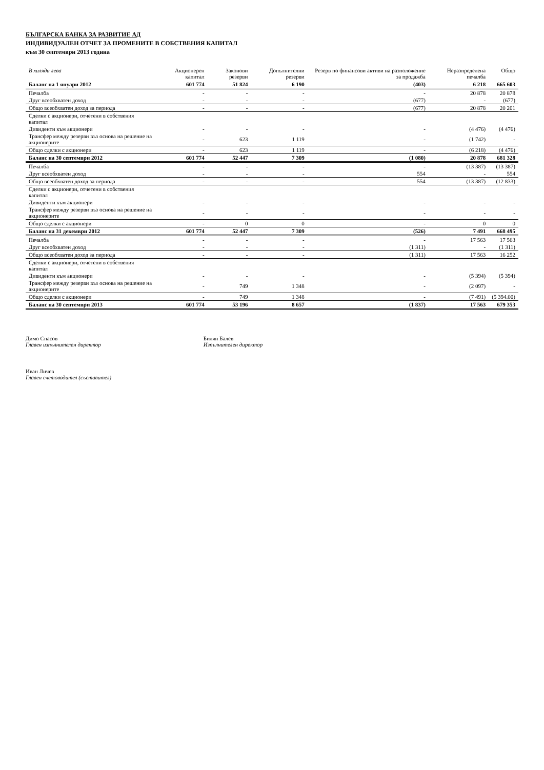БЪЛГАРСКА БАНКА ЗА РАЗВИТИЕ АД
ИНДИВИДУАЛЕН ОТЧЕТ ЗА ПРОМЕНИТЕ В СОБСТВЕНИЯ КАПИТАЛ
към 30 септември 2013 година
| В хиляди лева | Акционерен капитал | Законови резерви | Допълнителни резерви | Резерв по финансови активи на разположение за продажба | Неразпределена печалба | Общо |
| --- | --- | --- | --- | --- | --- | --- |
| Баланс на 1 януари 2012 | 601 774 | 51 824 | 6 190 | (403) | 6 218 | 665 603 |
| Печалба | - | - | - | - | 20 878 | 20 878 |
| Друг всеобхватен доход | - | - | - | (677) | - | (677) |
| Общо всеобхватен доход за периода | - | - | - | (677) | 20 878 | 20 201 |
| Сделки с акционери, отчетени в собствения капитал | | | | | | |
| Дивиденти към акционери | - | - | - | - | (4 476) | (4 476) |
| Трансфер между резерви въз основа на решение на акционерите | - | 623 | 1 119 | - | (1 742) | - |
| Общо сделки с акционери | - | 623 | 1 119 | - | (6 218) | (4 476) |
| Баланс на 30 септември 2012 | 601 774 | 52 447 | 7 309 | (1 080) | 20 878 | 681 328 |
| Печалба | - | - | - | - | (13 387) | (13 387) |
| Друг всеобхватен доход | - | - | - | 554 | - | 554 |
| Общо всеобхватен доход за периода | - | - | - | 554 | (13 387) | (12 833) |
| Сделки с акционери, отчетени в собствения капитал | | | | | | |
| Дивиденти към акционери | - | - | - | - | - | - |
| Трансфер между резерви въз основа на решение на акционерите | - | - | - | - | - | - |
| Общо сделки с акционери | - | 0 | 0 | - | 0 | 0 |
| Баланс на 31 декември 2012 | 601 774 | 52 447 | 7 309 | (526) | 7 491 | 668 495 |
| Печалба | - | - | - | - | 17 563 | 17 563 |
| Друг всеобхватен доход | - | - | - | (1 311) | - | (1 311) |
| Общо всеобхватен доход за периода | - | - | - | (1 311) | 17 563 | 16 252 |
| Сделки с акционери, отчетени в собствения капитал | | | | | | |
| Дивиденти към акционери | - | - | - | - | (5 394) | (5 394) |
| Трансфер между резерви въз основа на решение на акционерите | - | 749 | 1 348 | - | (2 097) | - |
| Общо сделки с акционери | - | 749 | 1 348 | - | (7 491) | (5 394.00) |
| Баланс на 30 септември 2013 | 601 774 | 53 196 | 8 657 | (1 837) | 17 563 | 679 353 |
Димо Спасов
Главен изпълнителен директор
Билян Балев
Изпълнителен директор
Иван Личев
Главен счетоводител (съставител)